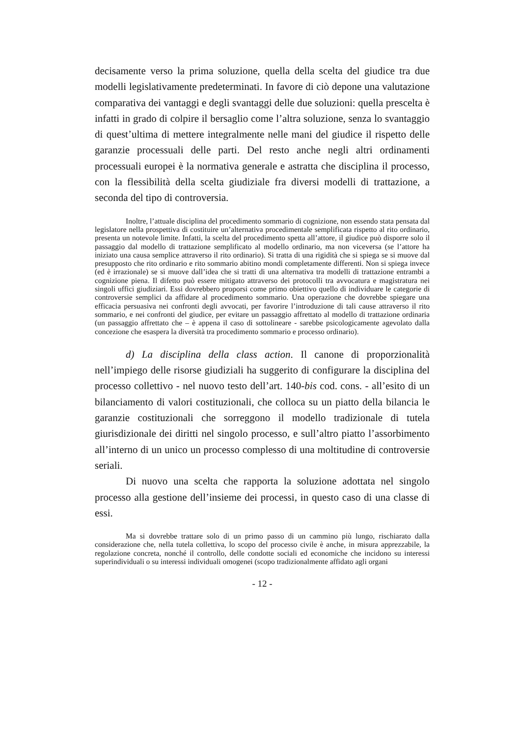decisamente verso la prima soluzione, quella della scelta del giudice tra due modelli legislativamente predeterminati. In favore di ciò depone una valutazione comparativa dei vantaggi e degli svantaggi delle due soluzioni: quella prescelta è infatti in grado di colpire il bersaglio come l’altra soluzione, senza lo svantaggio di quest’ultima di mettere integralmente nelle mani del giudice il rispetto delle garanzie processuali delle parti. Del resto anche negli altri ordinamenti processuali europei è la normativa generale e astratta che disciplina il processo, con la flessibilità della scelta giudiziale fra diversi modelli di trattazione, a seconda del tipo di controversia.
Inoltre, l’attuale disciplina del procedimento sommario di cognizione, non essendo stata pensata dal legislatore nella prospettiva di costituire un’alternativa procedimentale semplificata rispetto al rito ordinario, presenta un notevole limite. Infatti, la scelta del procedimento spetta all’attore, il giudice può disporre solo il passaggio dal modello di trattazione semplificato al modello ordinario, ma non viceversa (se l’attore ha iniziato una causa semplice attraverso il rito ordinario). Si tratta di una rigidità che si spiega se si muove dal presupposto che rito ordinario e rito sommario abitino mondi completamente differenti. Non si spiega invece (ed è irrazionale) se si muove dall’idea che si tratti di una alternativa tra modelli di trattazione entrambi a cognizione piena. Il difetto può essere mitigato attraverso dei protocolli tra avvocatura e magistratura nei singoli uffici giudiziari. Essi dovrebbero proporsi come primo obiettivo quello di individuare le categorie di controversie semplici da affidare al procedimento sommario. Una operazione che dovrebbe spiegare una efficacia persuasiva nei confronti degli avvocati, per favorire l’introduzione di tali cause attraverso il rito sommario, e nei confronti del giudice, per evitare un passaggio affrettato al modello di trattazione ordinaria (un passaggio affrettato che – è appena il caso di sottolineare - sarebbe psicologicamente agevolato dalla concezione che esaspera la diversità tra procedimento sommario e processo ordinario).
d) La disciplina della class action. Il canone di proporzionalità nell’impiego delle risorse giudiziali ha suggerito di configurare la disciplina del processo collettivo - nel nuovo testo dell’art. 140-bis cod. cons. - all’esito di un bilanciamento di valori costituzionali, che colloca su un piatto della bilancia le garanzie costituzionali che sorreggono il modello tradizionale di tutela giurisdizionale dei diritti nel singolo processo, e sull’altro piatto l’assorbimento all’interno di un unico un processo complesso di una moltitudine di controversie seriali.
Di nuovo una scelta che rapporta la soluzione adottata nel singolo processo alla gestione dell’insieme dei processi, in questo caso di una classe di essi.
Ma si dovrebbe trattare solo di un primo passo di un cammino più lungo, rischiarato dalla considerazione che, nella tutela collettiva, lo scopo del processo civile è anche, in misura apprezzabile, la regolazione concreta, nonché il controllo, delle condotte sociali ed economiche che incidono su interessi superindividuali o su interessi individuali omogenei (scopo tradizionalmente affidato agli organi
- 12 -